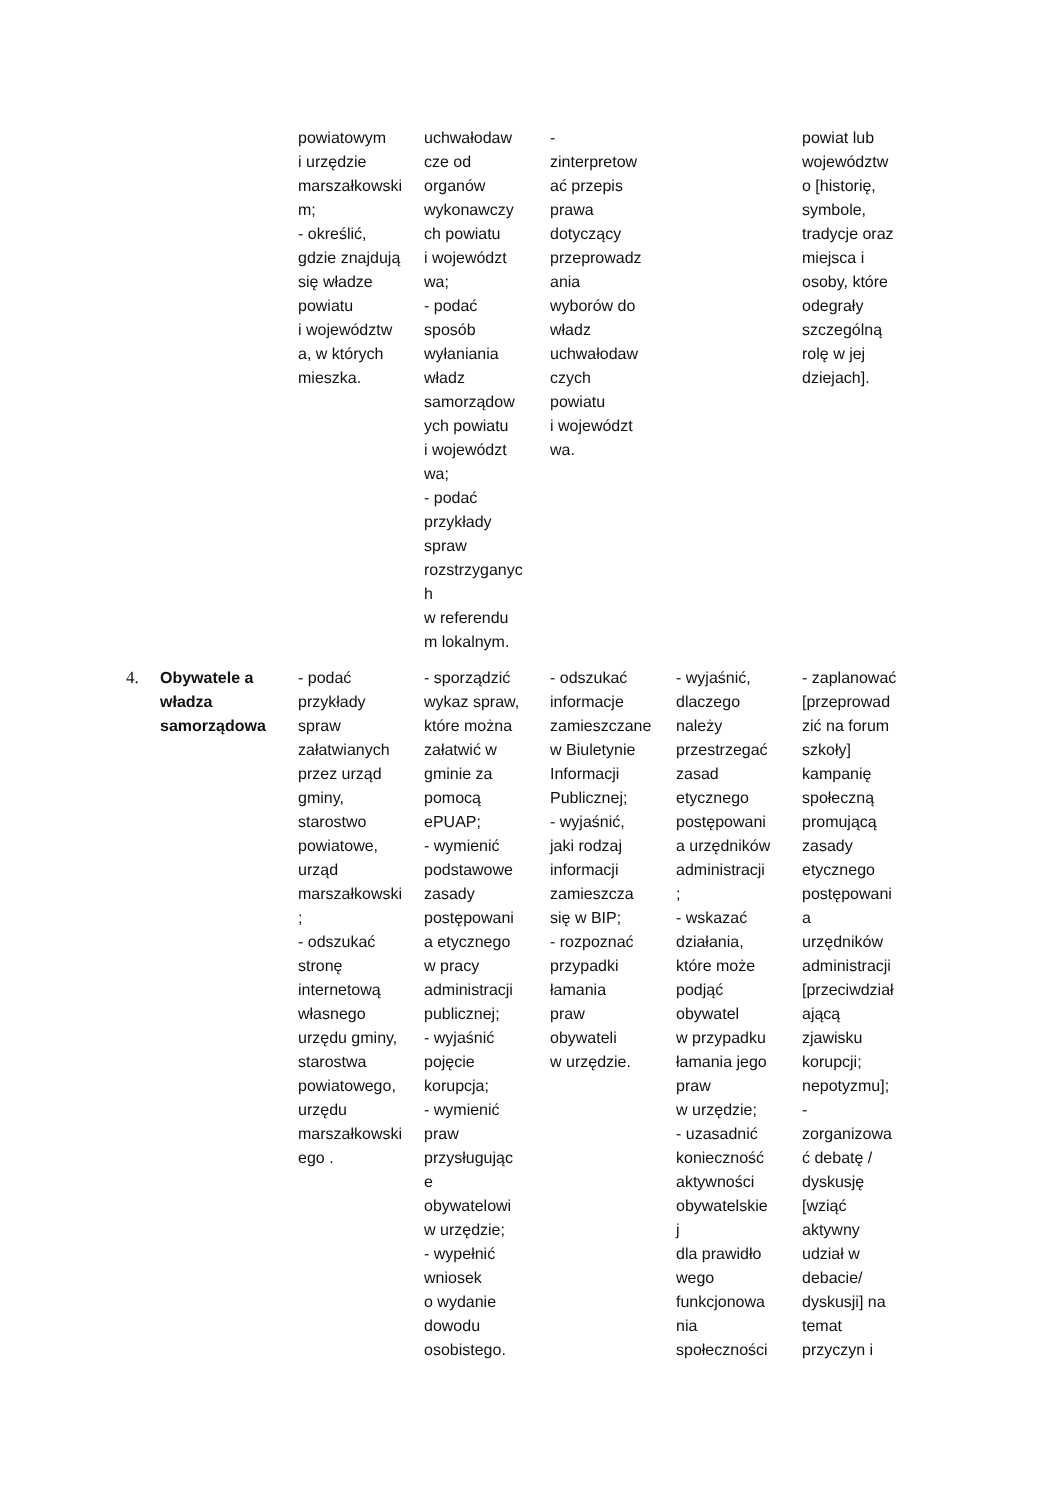| | | powiatowym i urzędzie marszałkowski m; - określić, gdzie znajdują się władze powiatu i województw a, w których mieszka. | uchwałodaw cze od organów wykonawczy ch powiatu i województ wa; - podać sposób wyłaniania władz samorządow ych powiatu i województ wa; - podać przykłady spraw rozstrzyganyc h w referendu m lokalnym. | - zinterpretow ać przepis prawa dotyczący przeprowadz ania wyborów do władz uchwałodaw czych powiatu i województ wa. | | powiat lub województw o [historię, symbole, tradycje oraz miejsca i osoby, które odegrały szczególną rolę w jej dziejach]. |
| 4. | Obywatele a władza samorządowa | - podać przykłady spraw załatwianych przez urząd gminy, starostwo powiatowe, urząd marszałkowski ; - odszukać stronę internetową własnego urzędu gminy, starostwa powiatowego, urzędu marszałkowski ego . | - sporządzić wykaz spraw, które można załatwić w gminie za pomocą ePUAP; - wymienić podstawowe zasady postępowani a etycznego w pracy administracji publicznej; - wyjaśnić pojęcie korupcja; - wymienić praw przysługując e obywatelowi w urzędzie; - wypełnić wniosek o wydanie dowodu osobistego. | - odszukać informacje zamieszczane w Biuletynie Informacji Publicznej; - wyjaśnić, jaki rodzaj informacji zamieszcza się w BIP; - rozpoznać przypadki łamania praw obywateli w urzędzie. | - wyjaśnić, dlaczego należy przestrzegać zasad etycznego postępowani a urzędników administracji ; - wskazać działania, które może podjąć obywatel w przypadku łamania jego praw w urzędzie; - uzasadnić konieczność aktywności obywatelskie j dla prawidło wego funkcjonowa nia społeczności | - zaplanować [przeprowad zić na forum szkoły] kampanię społeczną promującą zasady etycznego postępowani a urzędników administracji [przeciwdział ającą zjawisku korupcji; nepotyzmu]; - zorganizowa ć debatę / dyskusję [wziąć aktywny udział w debacie/ dyskusji] na temat przyczyn i |